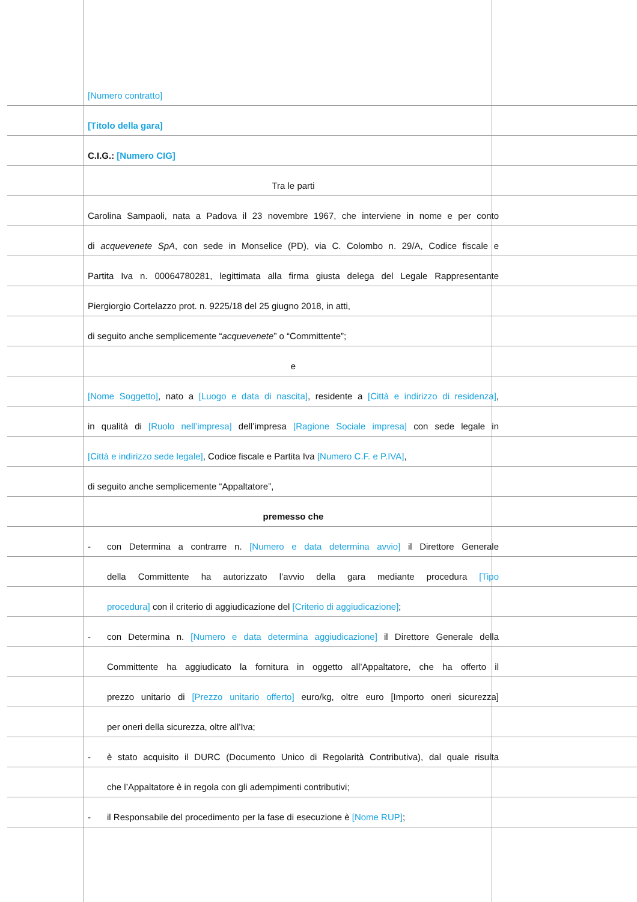[Numero contratto]
[Titolo della gara]
C.I.G.: [Numero CIG]
Tra le parti
Carolina Sampaoli, nata a Padova il 23 novembre 1967, che interviene in nome e per conto
di acquevenete SpA, con sede in Monselice (PD), via C. Colombo n. 29/A, Codice fiscale e
Partita Iva n. 00064780281, legittimata alla firma giusta delega del Legale Rappresentante
Piergiorgio Cortelazzo prot. n. 9225/18 del 25 giugno 2018, in atti,
di seguito anche semplicemente “acquevenete” o “Committente”;
e
[Nome Soggetto], nato a [Luogo e data di nascita], residente a [Città e indirizzo di residenza],
in qualità di [Ruolo nell’impresa] dell’impresa [Ragione Sociale impresa] con sede legale in
[Città e indirizzo sede legale], Codice fiscale e Partita Iva [Numero C.F. e P.IVA],
di seguito anche semplicemente “Appaltatore”,
premesso che
-
con Determina a contrarre n. [Numero e data determina avvio] il Direttore Generale
della Committente ha autorizzato l’avvio della gara mediante procedura [Tipo
procedura] con il criterio di aggiudicazione del [Criterio di aggiudicazione];
-
con Determina n. [Numero e data determina aggiudicazione] il Direttore Generale della
Committente ha aggiudicato la fornitura in oggetto all’Appaltatore, che ha offerto il
prezzo unitario di [Prezzo unitario offerto] euro/kg, oltre euro [Importo oneri sicurezza]
per oneri della sicurezza, oltre all’Iva;
-
è stato acquisito il DURC (Documento Unico di Regolarità Contributiva), dal quale risulta
che l’Appaltatore è in regola con gli adempimenti contributivi;
-
il Responsabile del procedimento per la fase di esecuzione è [Nome RUP];